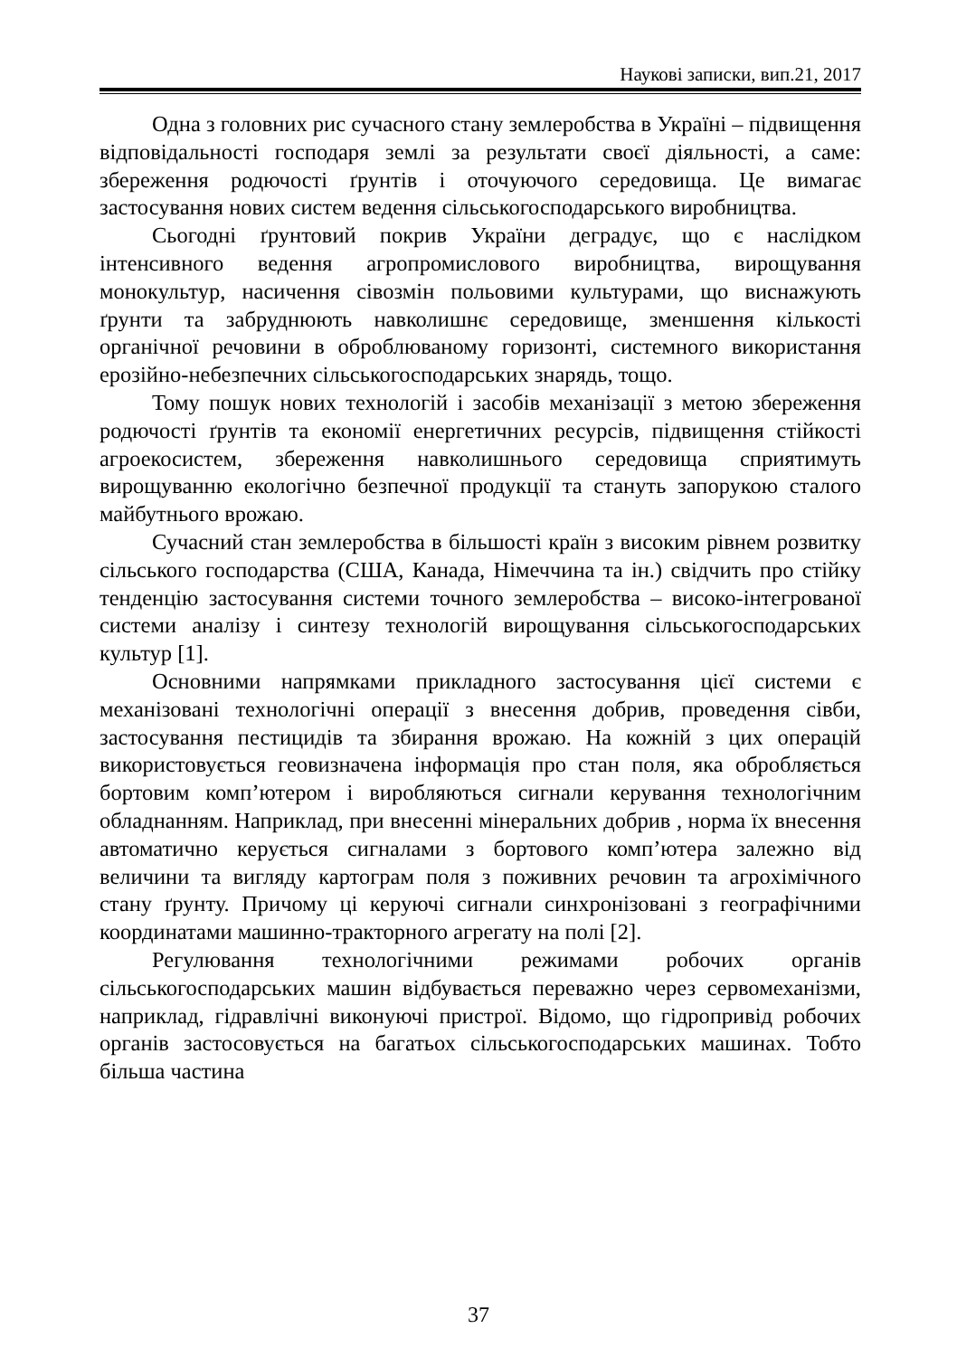Наукові записки, вип.21, 2017
Одна з головних рис сучасного стану землеробства в Україні – підвищення відповідальності господаря землі за результати своєї діяльності, а саме: збереження родючості ґрунтів і оточуючого середовища. Це вимагає застосування нових систем ведення сільськогосподарського виробництва.
Сьогодні ґрунтовий покрив України деградує, що є наслідком інтенсивного ведення агропромислового виробництва, вирощування монокультур, насичення сівозмін польовими культурами, що виснажують ґрунти та забруднюють навколишнє середовище, зменшення кількості органічної речовини в оброблюваному горизонті, системного використання ерозійно-небезпечних сільськогосподарських знарядь, тощо.
Тому пошук нових технологій і засобів механізації з метою збереження родючості ґрунтів та економії енергетичних ресурсів, підвищення стійкості агроекосистем, збереження навколишнього середовища сприятимуть вирощуванню екологічно безпечної продукції та стануть запорукою сталого майбутнього врожаю.
Сучасний стан землеробства в більшості країн з високим рівнем розвитку сільського господарства (США, Канада, Німеччина та ін.) свідчить про стійку тенденцію застосування системи точного землеробства – високо-інтегрованої системи аналізу і синтезу технологій вирощування сільськогосподарських культур [1].
Основними напрямками прикладного застосування цієї системи є механізовані технологічні операції з внесення добрив, проведення сівби, застосування пестицидів та збирання врожаю. На кожній з цих операцій використовується геовизначена інформація про стан поля, яка обробляється бортовим комп’ютером і виробляються сигнали керування технологічним обладнанням. Наприклад, при внесенні мінеральних добрив , норма їх внесення автоматично керується сигналами з бортового комп’ютера залежно від величини та вигляду картограм поля з поживних речовин та агрохімічного стану ґрунту. Причому ці керуючі сигнали синхронізовані з географічними координатами машинно-тракторного агрегату на полі [2].
Регулювання технологічними режимами робочих органів сільськогосподарських машин відбувається переважно через сервомеханізми, наприклад, гідравлічні виконуючі пристрої. Відомо, що гідропривід робочих органів застосовується на багатьох сільськогосподарських машинах. Тобто більша частина
37